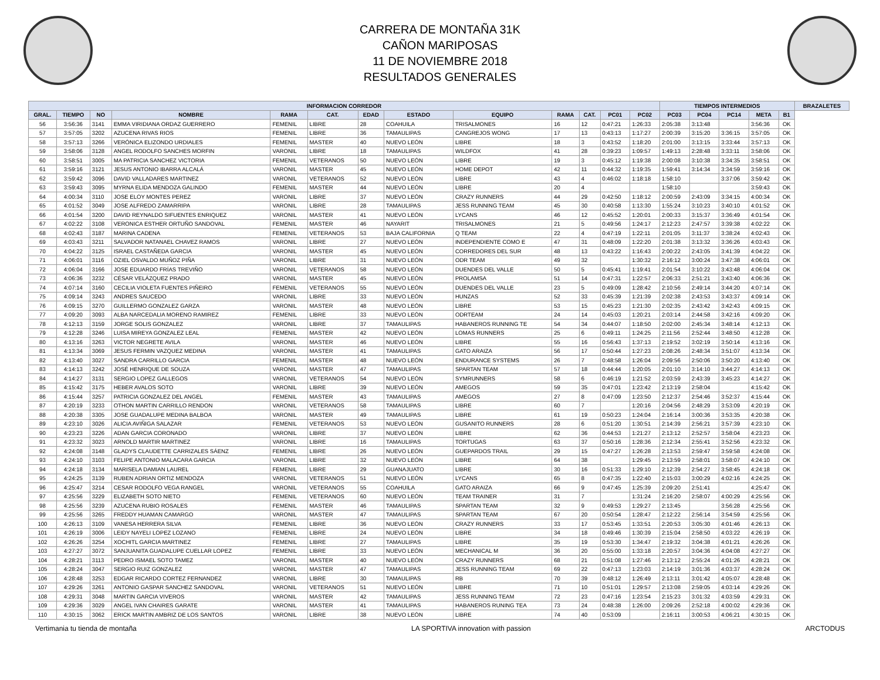CARRERA DE MONTAÑA 31K
CAÑON MARIPOSAS
11 DE NOVIEMBRE 2018
RESULTADOS GENERALES
| INFORMACION CORREDOR | | | | | | | | | | | | | TIEMPOS INTERMEDIOS | | | | | BRAZALETES |
| --- | --- | --- | --- | --- | --- | --- | --- | --- | --- | --- | --- | --- | --- | --- | --- | --- | --- | --- |
| GRAL. | TIEMPO | NO | NOMBRE | RAMA | CAT. | EDAD | ESTADO | EQUIPO | RAMA | CAT. | PC01 | PC02 | PC03 | PC04 | PC14 | META | B1 | |
| 56 | 3:56:36 | 3141 | EMMA VIRIDIANA ORDAZ GUERRERO | FEMENIL | LIBRE | 28 | COAHUILA | TRISALMONES | 16 | 12 | 0:47:21 | 1:26:33 | 2:05:38 | 3:13:48 | | 3:56:36 | OK | |
| 57 | 3:57:05 | 3202 | AZUCENA RIVAS RIOS | FEMENIL | LIBRE | 36 | TAMAULIPAS | CANGREJOS WONG | 17 | 13 | 0:43:13 | 1:17:27 | 2:00:39 | 3:15:20 | 3:36:15 | 3:57:05 | OK | |
| 58 | 3:57:13 | 3266 | VERÓNICA ELIZONDO URDIALES | FEMENIL | MASTER | 40 | NUEVO LEÓN | LIBRE | 18 | 3 | 0:43:52 | 1:18:20 | 2:01:00 | 3:13:15 | 3:33:44 | 3:57:13 | OK | |
| 59 | 3:58:06 | 3128 | ANGEL RODOLFO SANCHES MORFIN | VARONIL | LIBRE | 18 | TAMAULIPAS | WILDFOX | 41 | 28 | 0:39:23 | 1:09:57 | 1:49:13 | 2:28:48 | 3:33:11 | 3:58:06 | OK | |
| 60 | 3:58:51 | 3005 | MA PATRICIA SANCHEZ VICTORIA | FEMENIL | VETERANOS | 50 | NUEVO LEÓN | LIBRE | 19 | 3 | 0:45:12 | 1:19:38 | 2:00:08 | 3:10:38 | 3:34:35 | 3:58:51 | OK | |
| 61 | 3:59:16 | 3121 | JESUS ANTONIO IBARRA ALCALÁ | VARONIL | MASTER | 45 | NUEVO LEÓN | HOME DEPOT | 42 | 11 | 0:44:32 | 1:19:35 | 1:59:41 | 3:14:34 | 3:34:59 | 3:59:16 | OK | |
| 62 | 3:59:42 | 3096 | DAVID VALLADARES MARTINEZ | VARONIL | VETERANOS | 52 | NUEVO LEÓN | LIBRE | 43 | 4 | 0:46:02 | 1:18:18 | 1:58:10 | | 3:37:06 | 3:59:42 | OK | |
| 63 | 3:59:43 | 3095 | MYRNA ELIDA MENDOZA GALINDO | FEMENIL | MASTER | 44 | NUEVO LEÓN | LIBRE | 20 | 4 | | | 1:58:10 | | | 3:59:43 | OK | |
| 64 | 4:00:34 | 3110 | JOSE ELOY MONTES PEREZ | VARONIL | LIBRE | 37 | NUEVO LEÓN | CRAZY RUNNERS | 44 | 29 | 0:42:50 | 1:18:12 | 2:00:59 | 2:43:09 | 3:34:15 | 4:00:34 | OK | |
| 65 | 4:01:52 | 3049 | JOSE ALFREDO ZAMARRIPA | VARONIL | LIBRE | 28 | TAMAULIPAS | JESS RUNNING TEAM | 45 | 30 | 0:40:58 | 1:13:30 | 1:55:24 | 3:10:23 | 3:40:10 | 4:01:52 | OK | |
| 66 | 4:01:54 | 3200 | DAVID REYNALDO SIFUENTES ENRIQUEZ | VARONIL | MASTER | 41 | NUEVO LEÓN | LYCANS | 46 | 12 | 0:45:52 | 1:20:01 | 2:00:33 | 3:15:37 | 3:36:49 | 4:01:54 | OK | |
| 67 | 4:02:22 | 3108 | VERONICA ESTHER ORTUÑO SANDOVAL | FEMENIL | MASTER | 46 | NAYARIT | TRISALMONES | 21 | 5 | 0:49:56 | 1:24:17 | 2:12:23 | 2:47:57 | 3:39:38 | 4:02:22 | OK | |
| 68 | 4:02:43 | 3187 | MARINA CADENA | FEMENIL | VETERANOS | 53 | BAJA CALIFORNIA | Q TEAM | 22 | 4 | 0:47:19 | 1:22:11 | 2:01:05 | 3:11:37 | 3:38:24 | 4:02:43 | OK | |
| 69 | 4:03:43 | 3211 | SALVADOR NATANAEL CHAVEZ RAMOS | VARONIL | LIBRE | 27 | NUEVO LEÓN | INDEPENDIENTE COMO E | 47 | 31 | 0:48:09 | 1:22:20 | 2:01:38 | 3:13:32 | 3:36:26 | 4:03:43 | OK | |
| 70 | 4:04:22 | 3125 | ISRAEL CASTAÑEDA GARCIA | VARONIL | MASTER | 45 | NUEVO LEÓN | CORREDORES DEL SUR | 48 | 13 | 0:43:22 | 1:16:43 | 2:00:22 | 2:43:05 | 3:41:39 | 4:04:22 | OK | |
| 71 | 4:06:01 | 3116 | OZIEL OSVALDO MUÑOZ PIÑA | VARONIL | LIBRE | 31 | NUEVO LEÓN | ODR TEAM | 49 | 32 | | 1:30:32 | 2:16:12 | 3:00:24 | 3:47:38 | 4:06:01 | OK | |
| 72 | 4:06:04 | 3166 | JOSE EDUARDO FRÍAS TREVIÑO | VARONIL | VETERANOS | 58 | NUEVO LEÓN | DUENDES DEL VALLE | 50 | 5 | 0:45:41 | 1:19:41 | 2:01:54 | 3:10:22 | 3:43:48 | 4:06:04 | OK | |
| 73 | 4:06:36 | 3232 | CÉSAR VELÁZQUEZ PRADO | VARONIL | MASTER | 45 | NUEVO LEÓN | PROLAMSA | 51 | 14 | 0:47:31 | 1:22:57 | 2:06:33 | 2:51:21 | 3:43:40 | 4:06:36 | OK | |
| 74 | 4:07:14 | 3160 | CECILIA VIOLETA FUENTES PIÑEIRO | FEMENIL | VETERANOS | 55 | NUEVO LEÓN | DUENDES DEL VALLE | 23 | 5 | 0:49:09 | 1:28:42 | 2:10:56 | 2:49:14 | 3:44:20 | 4:07:14 | OK | |
| 75 | 4:09:14 | 3243 | ANDRES SAUCEDO | VARONIL | LIBRE | 33 | NUEVO LEÓN | HUNZAS | 52 | 33 | 0:45:39 | 1:21:39 | 2:02:38 | 2:43:53 | 3:43:37 | 4:09:14 | OK | |
| 76 | 4:09:15 | 3270 | GUILLERMO GONZALEZ GARZA | VARONIL | MASTER | 48 | NUEVO LEÓN | LIBRE | 53 | 15 | 0:45:23 | 1:21:30 | 2:02:35 | 2:43:42 | 3:42:43 | 4:09:15 | OK | |
| 77 | 4:09:20 | 3093 | ALBA NARCEDALIA MORENO RAMIREZ | FEMENIL | LIBRE | 33 | NUEVO LEÓN | ODRTEAM | 24 | 14 | 0:45:03 | 1:20:21 | 2:03:14 | 2:44:58 | 3:42:16 | 4:09:20 | OK | |
| 78 | 4:12:13 | 3159 | JORGE SOLIS GONZALEZ | VARONIL | LIBRE | 37 | TAMAULIPAS | HABANEROS RUNNING TE | 54 | 34 | 0:44:07 | 1:18:50 | 2:02:00 | 2:45:34 | 3:48:14 | 4:12:13 | OK | |
| 79 | 4:12:28 | 3246 | LUISA MIREYA GONZALEZ LEAL | FEMENIL | MASTER | 42 | NUEVO LEÓN | LOMAS RUNNERS | 25 | 6 | 0:49:11 | 1:24:25 | 2:11:56 | 2:52:44 | 3:48:50 | 4:12:28 | OK | |
| 80 | 4:13:16 | 3263 | VICTOR NEGRETE AVILA | VARONIL | MASTER | 46 | NUEVO LEÓN | LIBRE | 55 | 16 | 0:56:43 | 1:37:13 | 2:19:52 | 3:02:19 | 3:50:14 | 4:13:16 | OK | |
| 81 | 4:13:34 | 3069 | JESUS FERMIN VAZQUEZ MEDINA | VARONIL | MASTER | 41 | TAMAULIPAS | GATO ARAIZA | 56 | 17 | 0:50:44 | 1:27:23 | 2:08:26 | 2:48:34 | 3:51:07 | 4:13:34 | OK | |
| 82 | 4:13:40 | 3027 | SANDRA CARRILLO GARCIA | FEMENIL | MASTER | 48 | NUEVO LEÓN | ENDURANCE SYSTEMS | 26 | 7 | 0:48:58 | 1:26:04 | 2:09:56 | 2:50:06 | 3:50:20 | 4:13:40 | OK | |
| 83 | 4:14:13 | 3242 | JOSÉ HENRIQUE DE SOUZA | VARONIL | MASTER | 47 | TAMAULIPAS | SPARTAN TEAM | 57 | 18 | 0:44:44 | 1:20:05 | 2:01:10 | 3:14:10 | 3:44:27 | 4:14:13 | OK | |
| 84 | 4:14:27 | 3131 | SERGIO LOPEZ GALLEGOS | VARONIL | VETERANOS | 54 | NUEVO LEÓN | SYMRUNNERS | 58 | 6 | 0:46:19 | 1:21:52 | 2:03:59 | 2:43:39 | 3:45:23 | 4:14:27 | OK | |
| 85 | 4:15:42 | 3175 | HEBER AVALOS SOTO | VARONIL | LIBRE | 39 | NUEVO LEÓN | AMEGOS | 59 | 35 | 0:47:01 | 1:23:42 | 2:13:19 | 2:58:04 | | 4:15:42 | OK | |
| 86 | 4:15:44 | 3257 | PATRICIA GONZALEZ DEL ANGEL | FEMENIL | MASTER | 43 | TAMAULIPAS | AMEGOS | 27 | 8 | 0:47:09 | 1:23:50 | 2:12:37 | 2:54:46 | 3:52:37 | 4:15:44 | OK | |
| 87 | 4:20:19 | 3233 | OTHON MARTIN CARRILLO RENDON | VARONIL | VETERANOS | 58 | TAMAULIPAS | LIBRE | 60 | 7 | | 1:20:16 | 2:04:56 | 2:48:29 | 3:53:09 | 4:20:19 | OK | |
| 88 | 4:20:38 | 3305 | JOSE GUADALUPE MEDINA BALBOA | VARONIL | MASTER | 49 | TAMAULIPAS | LIBRE | 61 | 19 | 0:50:23 | 1:24:04 | 2:16:14 | 3:00:36 | 3:53:35 | 4:20:38 | OK | |
| 89 | 4:23:10 | 3026 | ALICIA AVIÑIGA SALAZAR | FEMENIL | VETERANOS | 53 | NUEVO LEÓN | GUSANITO RUNNERS | 28 | 6 | 0:51:20 | 1:30:51 | 2:14:39 | 2:56:21 | 3:57:39 | 4:23:10 | OK | |
| 90 | 4:23:23 | 3226 | ADAN GARCIA CORONADO | VARONIL | LIBRE | 37 | NUEVO LEÓN | LIBRE | 62 | 36 | 0:44:53 | 1:21:27 | 2:13:12 | 2:52:57 | 3:58:04 | 4:23:23 | OK | |
| 91 | 4:23:32 | 3023 | ARNOLD MARTIR MARTINEZ | VARONIL | LIBRE | 16 | TAMAULIPAS | TORTUGAS | 63 | 37 | 0:50:16 | 1:28:36 | 2:12:34 | 2:55:41 | 3:52:56 | 4:23:32 | OK | |
| 92 | 4:24:08 | 3148 | GLADYS CLAUDETTE CARRIZALES SÁENZ | FEMENIL | LIBRE | 26 | NUEVO LEÓN | GUEPARDOS TRAIL | 29 | 15 | 0:47:27 | 1:26:28 | 2:13:53 | 2:59:47 | 3:59:58 | 4:24:08 | OK | |
| 93 | 4:24:10 | 3103 | FELIPE ANTONIO MALACARA GARCIA | VARONIL | LIBRE | 32 | NUEVO LEÓN | LIBRE | 64 | 38 | | 1:29:45 | 2:13:59 | 2:58:01 | 3:58:07 | 4:24:10 | OK | |
| 94 | 4:24:18 | 3134 | MARISELA DAMIAN LAUREL | FEMENIL | LIBRE | 29 | GUANAJUATO | LIBRE | 30 | 16 | 0:51:33 | 1:29:10 | 2:12:39 | 2:54:27 | 3:58:45 | 4:24:18 | OK | |
| 95 | 4:24:25 | 3139 | RUBEN ADRIAN ORTIZ MENDOZA | VARONIL | VETERANOS | 51 | NUEVO LEÓN | LYCANS | 65 | 8 | 0:47:35 | 1:22:40 | 2:15:03 | 3:00:29 | 4:02:16 | 4:24:25 | OK | |
| 96 | 4:25:47 | 3214 | CESAR RODOLFO VEGA RANGEL | VARONIL | VETERANOS | 55 | COAHUILA | GATO ARAIZA | 66 | 9 | 0:47:45 | 1:25:39 | 2:09:20 | 2:51:41 | | 4:25:47 | OK | |
| 97 | 4:25:56 | 3229 | ELIZABETH SOTO NIETO | FEMENIL | VETERANOS | 60 | NUEVO LEÓN | TEAM TRAINER | 31 | 7 | | 1:31:24 | 2:16:20 | 2:58:07 | 4:00:29 | 4:25:56 | OK | |
| 98 | 4:25:56 | 3239 | AZUCENA RUBIO ROSALES | FEMENIL | MASTER | 46 | TAMAULIPAS | SPARTAN TEAM | 32 | 9 | 0:49:53 | 1:29:27 | 2:13:45 | | 3:56:28 | 4:25:56 | OK | |
| 99 | 4:25:56 | 3265 | FREDDY HUAMAN CAMARGO | VARONIL | MASTER | 47 | TAMAULIPAS | SPARTAN TEAM | 67 | 20 | 0:50:54 | 1:28:47 | 2:12:22 | 2:56:14 | 3:54:59 | 4:25:56 | OK | |
| 100 | 4:26:13 | 3109 | VANESA HERRERA SILVA | FEMENIL | LIBRE | 36 | NUEVO LEÓN | CRAZY RUNNERS | 33 | 17 | 0:53:45 | 1:33:51 | 2:20:53 | 3:05:30 | 4:01:46 | 4:26:13 | OK | |
| 101 | 4:26:19 | 3006 | LEIDY NAYELI LOPEZ LOZANO | FEMENIL | LIBRE | 24 | NUEVO LEÓN | LIBRE | 34 | 18 | 0:49:46 | 1:30:39 | 2:15:04 | 2:58:50 | 4:03:22 | 4:26:19 | OK | |
| 102 | 4:26:26 | 3254 | XOCHITL GARCIA MARTINEZ | FEMENIL | LIBRE | 27 | TAMAULIPAS | LIBRE | 35 | 19 | 0:53:30 | 1:34:47 | 2:19:32 | 3:04:38 | 4:01:21 | 4:26:26 | OK | |
| 103 | 4:27:27 | 3072 | SANJUANITA GUADALUPE CUELLAR LOPEZ | FEMENIL | LIBRE | 33 | NUEVO LEÓN | MECHANICAL M | 36 | 20 | 0:55:00 | 1:33:18 | 2:20:57 | 3:04:36 | 4:04:08 | 4:27:27 | OK | |
| 104 | 4:28:21 | 3113 | PEDRO ISMAEL SOTO TAMEZ | VARONIL | MASTER | 40 | NUEVO LEÓN | CRAZY RUNNERS | 68 | 21 | 0:51:08 | 1:27:46 | 2:13:12 | 2:55:24 | 4:01:26 | 4:28:21 | OK | |
| 105 | 4:28:24 | 3047 | SERGIO RUIZ GONZALEZ | VARONIL | MASTER | 47 | TAMAULIPAS | JESS RUNNING TEAM | 69 | 22 | 0:47:13 | 1:23:03 | 2:14:19 | 3:01:36 | 4:03:37 | 4:28:24 | OK | |
| 106 | 4:28:48 | 3253 | EDGAR RICARDO CORTEZ FERNANDEZ | VARONIL | LIBRE | 30 | TAMAULIPAS | RB | 70 | 39 | 0:48:12 | 1:26:49 | 2:13:11 | 3:01:42 | 4:05:07 | 4:28:48 | OK | |
| 107 | 4:29:26 | 3261 | ANTONIO GASPAR SANCHEZ SANDOVAL | VARONIL | VETERANOS | 51 | NUEVO LEÓN | LIBRE | 71 | 10 | 0:51:01 | 1:29:57 | 2:13:08 | 2:59:05 | 4:03:14 | 4:29:26 | OK | |
| 108 | 4:29:31 | 3048 | MARTIN GARCIA VIVEROS | VARONIL | MASTER | 42 | TAMAULIPAS | JESS RUNNING TEAM | 72 | 23 | 0:47:16 | 1:23:54 | 2:15:23 | 3:01:32 | 4:03:59 | 4:29:31 | OK | |
| 109 | 4:29:36 | 3029 | ANGEL IVAN CHAIRES GARATE | VARONIL | MASTER | 41 | TAMAULIPAS | HABANEROS RUNING TEA | 73 | 24 | 0:48:38 | 1:26:00 | 2:09:26 | 2:52:18 | 4:00:02 | 4:29:36 | OK | |
| 110 | 4:30:15 | 3062 | ERICK MARTIN AMBRIZ DE LOS SANTOS | VARONIL | LIBRE | 38 | NUEVO LEÓN | LIBRE | 74 | 40 | 0:53:09 | | 2:16:11 | 3:00:53 | 4:06:21 | 4:30:15 | OK | |
Vertimania tu tienda de montaña LA SPORTIVA innovation with passion ARCTODUS